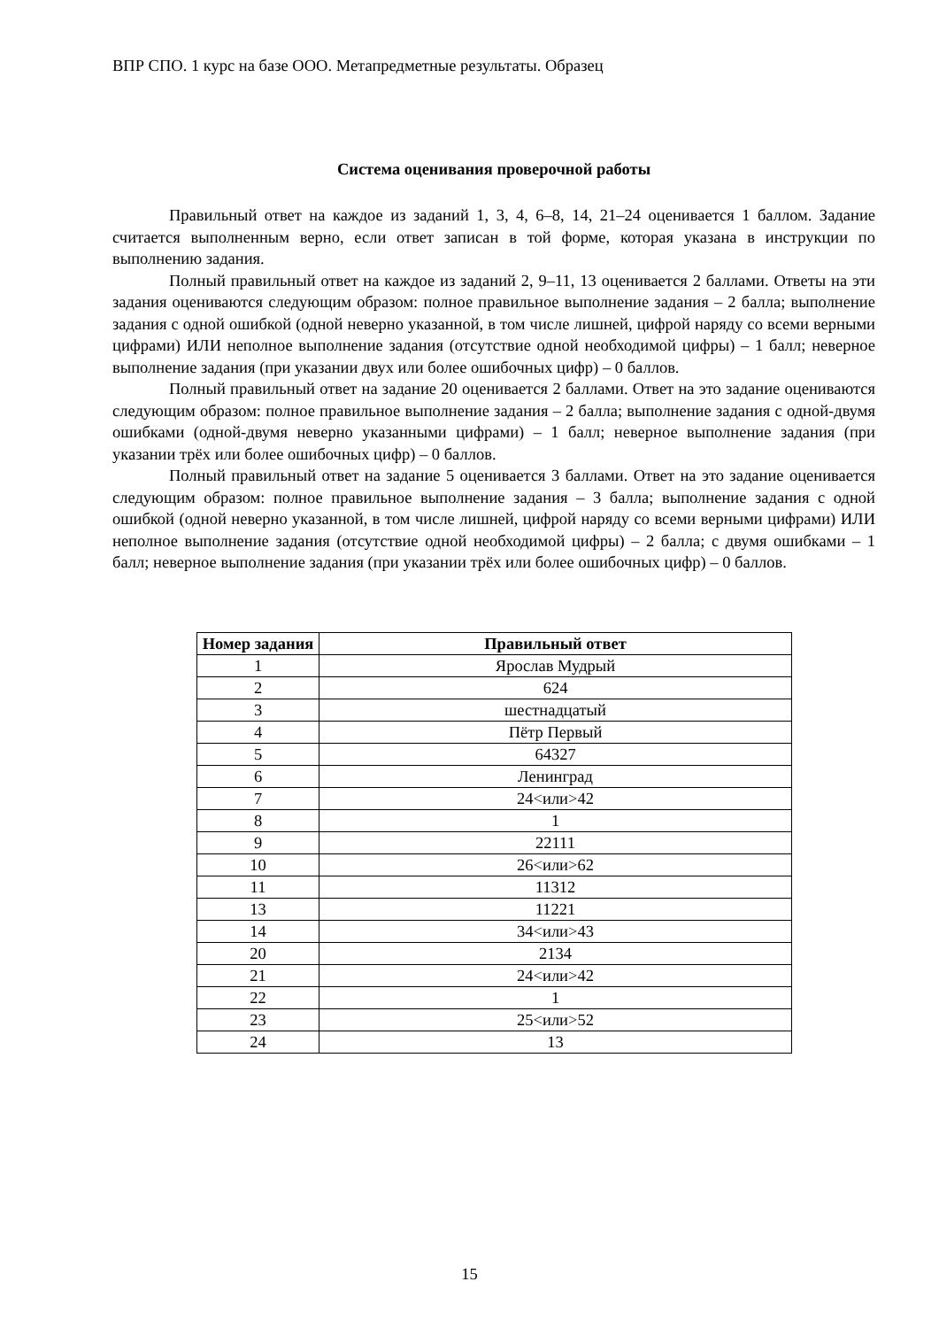ВПР СПО. 1 курс на базе ООО. Метапредметные результаты. Образец
Система оценивания проверочной работы
Правильный ответ на каждое из заданий 1, 3, 4, 6–8, 14, 21–24 оценивается 1 баллом. Задание считается выполненным верно, если ответ записан в той форме, которая указана в инструкции по выполнению задания.
Полный правильный ответ на каждое из заданий 2, 9–11, 13 оценивается 2 баллами. Ответы на эти задания оцениваются следующим образом: полное правильное выполнение задания – 2 балла; выполнение задания с одной ошибкой (одной неверно указанной, в том числе лишней, цифрой наряду со всеми верными цифрами) ИЛИ неполное выполнение задания (отсутствие одной необходимой цифры) – 1 балл; неверное выполнение задания (при указании двух или более ошибочных цифр) – 0 баллов.
Полный правильный ответ на задание 20 оценивается 2 баллами. Ответ на это задание оцениваются следующим образом: полное правильное выполнение задания – 2 балла; выполнение задания с одной-двумя ошибками (одной-двумя неверно указанными цифрами) – 1 балл; неверное выполнение задания (при указании трёх или более ошибочных цифр) – 0 баллов.
Полный правильный ответ на задание 5 оценивается 3 баллами. Ответ на это задание оценивается следующим образом: полное правильное выполнение задания – 3 балла; выполнение задания с одной ошибкой (одной неверно указанной, в том числе лишней, цифрой наряду со всеми верными цифрами) ИЛИ неполное выполнение задания (отсутствие одной необходимой цифры) – 2 балла; с двумя ошибками – 1 балл; неверное выполнение задания (при указании трёх или более ошибочных цифр) – 0 баллов.
| Номер задания | Правильный ответ |
| --- | --- |
| 1 | Ярослав Мудрый |
| 2 | 624 |
| 3 | шестнадцатый |
| 4 | Пётр Первый |
| 5 | 64327 |
| 6 | Ленинград |
| 7 | 24<или>42 |
| 8 | 1 |
| 9 | 22111 |
| 10 | 26<или>62 |
| 11 | 11312 |
| 13 | 11221 |
| 14 | 34<или>43 |
| 20 | 2134 |
| 21 | 24<или>42 |
| 22 | 1 |
| 23 | 25<или>52 |
| 24 | 13 |
15